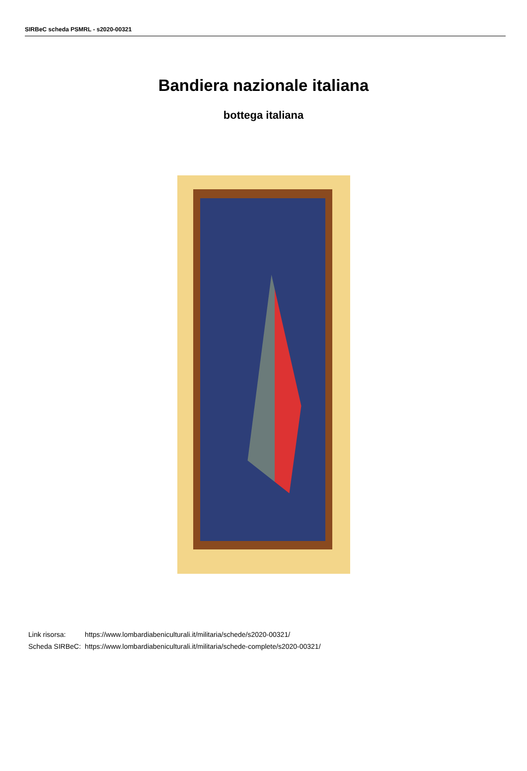SIRBeC scheda PSMRL - s2020-00321
Bandiera nazionale italiana
bottega italiana
| Link risorsa: | https://www.lombardiabeniculturali.it/militaria/schede/s2020-00321/ |
| Scheda SIRBeC: | https://www.lombardiabeniculturali.it/militaria/schede-complete/s2020-00321/ |